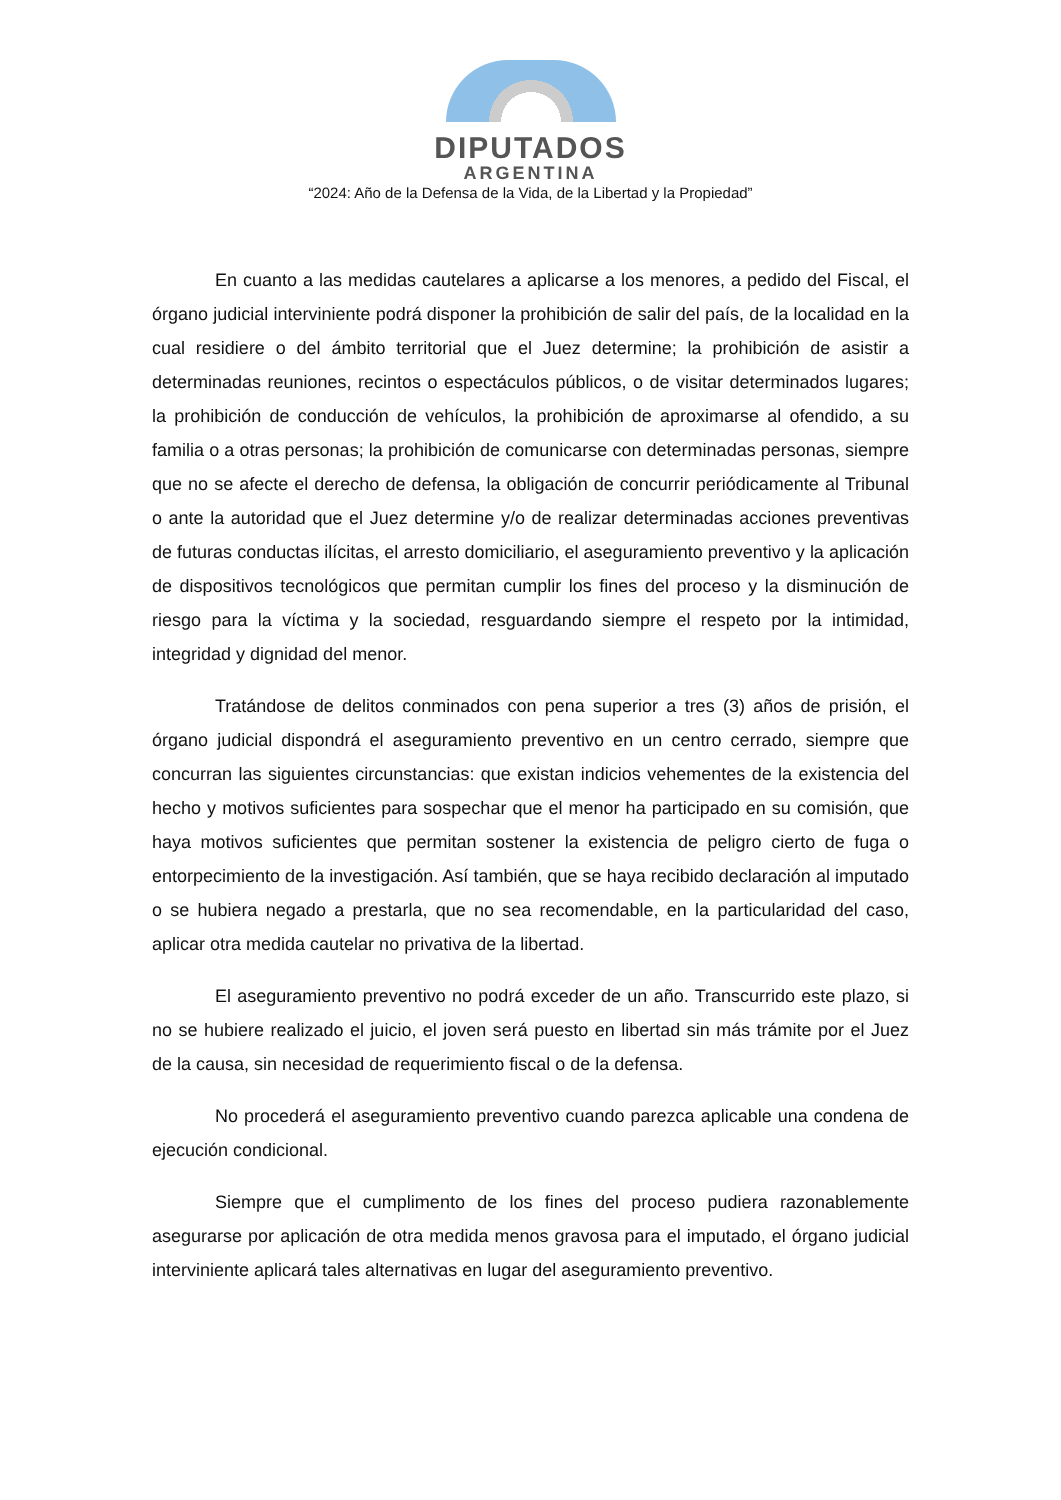DIPUTADOS
ARGENTINA
“2024: Año de la Defensa de la Vida, de la Libertad y la Propiedad”
En cuanto a las medidas cautelares a aplicarse a los menores, a pedido del Fiscal, el órgano judicial interviniente podrá disponer la prohibición de salir del país, de la localidad en la cual residiere o del ámbito territorial que el Juez determine; la prohibición de asistir a determinadas reuniones, recintos o espectáculos públicos, o de visitar determinados lugares; la prohibición de conducción de vehículos, la prohibición de aproximarse al ofendido, a su familia o a otras personas; la prohibición de comunicarse con determinadas personas, siempre que no se afecte el derecho de defensa, la obligación de concurrir periódicamente al Tribunal o ante la autoridad que el Juez determine y/o de realizar determinadas acciones preventivas de futuras conductas ilícitas, el arresto domiciliario, el aseguramiento preventivo y la aplicación de dispositivos tecnológicos que permitan cumplir los fines del proceso y la disminución de riesgo para la víctima y la sociedad, resguardando siempre el respeto por la intimidad, integridad y dignidad del menor.
Tratándose de delitos conminados con pena superior a tres (3) años de prisión, el órgano judicial dispondrá el aseguramiento preventivo en un centro cerrado, siempre que concurran las siguientes circunstancias: que existan indicios vehementes de la existencia del hecho y motivos suficientes para sospechar que el menor ha participado en su comisión, que haya motivos suficientes que permitan sostener la existencia de peligro cierto de fuga o entorpecimiento de la investigación. Así también, que se haya recibido declaración al imputado o se hubiera negado a prestarla, que no sea recomendable, en la particularidad del caso, aplicar otra medida cautelar no privativa de la libertad.
El aseguramiento preventivo no podrá exceder de un año. Transcurrido este plazo, si no se hubiere realizado el juicio, el joven será puesto en libertad sin más trámite por el Juez de la causa, sin necesidad de requerimiento fiscal o de la defensa.
No procederá el aseguramiento preventivo cuando parezca aplicable una condena de ejecución condicional.
Siempre que el cumplimento de los fines del proceso pudiera razonablemente asegurarse por aplicación de otra medida menos gravosa para el imputado, el órgano judicial interviniente aplicará tales alternativas en lugar del aseguramiento preventivo.